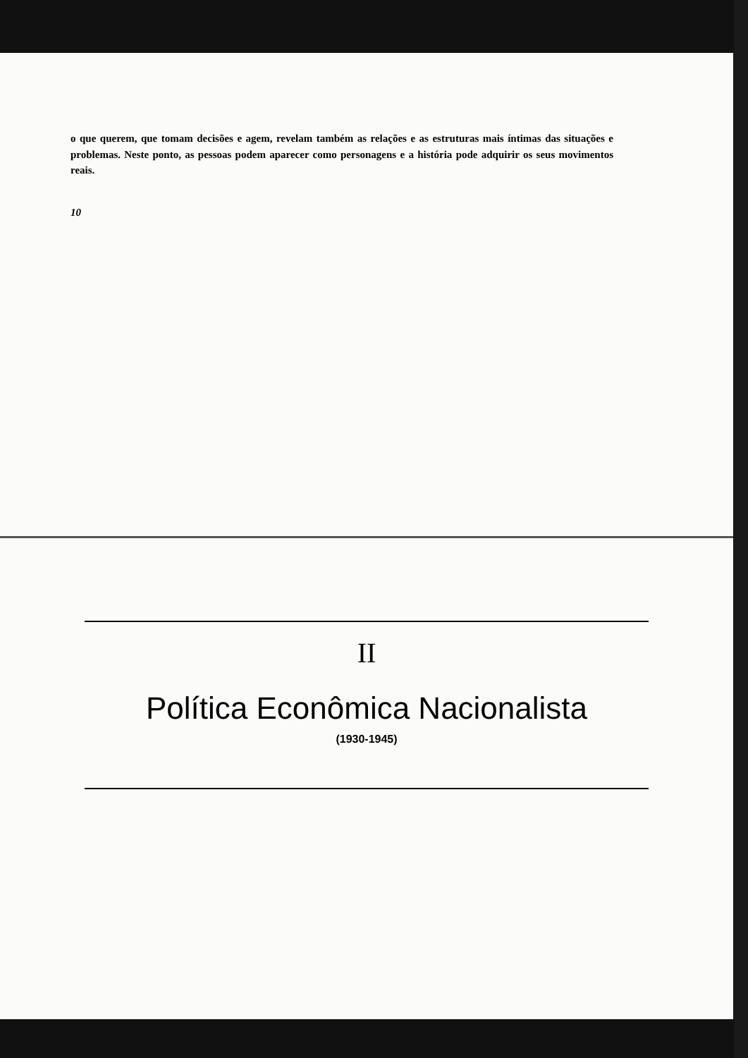o que querem, que tomam decisões e agem, revelam também as relações e as estruturas mais íntimas das situações e problemas. Neste ponto, as pessoas podem aparecer como personagens e a história pode adquirir os seus movimentos reais.
10
II
Política Econômica Nacionalista
(1930-1945)